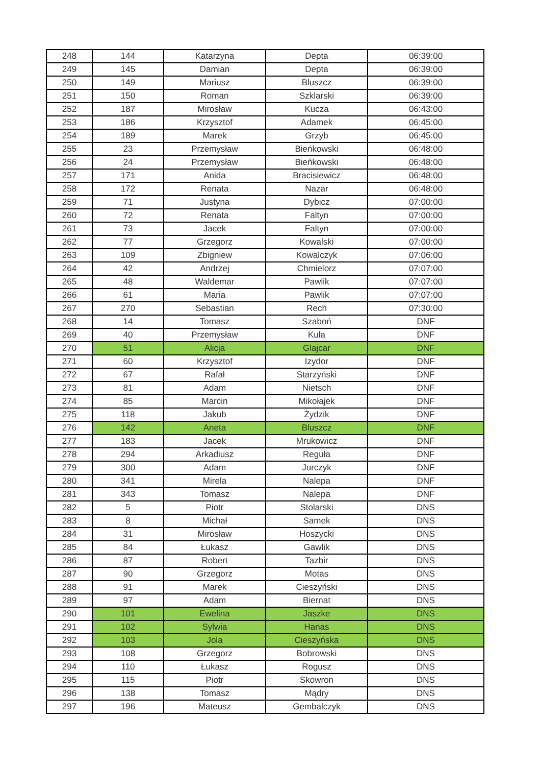| 248 | 144 | Katarzyna | Depta | 06:39:00 |
| 249 | 145 | Damian | Depta | 06:39:00 |
| 250 | 149 | Mariusz | Bluszcz | 06:39:00 |
| 251 | 150 | Roman | Szklarski | 06:39:00 |
| 252 | 187 | Mirosław | Kucza | 06:43:00 |
| 253 | 186 | Krzysztof | Adamek | 06:45:00 |
| 254 | 189 | Marek | Grzyb | 06:45:00 |
| 255 | 23 | Przemysław | Bieńkowski | 06:48:00 |
| 256 | 24 | Przemysław | Bieńkowski | 06:48:00 |
| 257 | 171 | Anida | Bracisiewicz | 06:48:00 |
| 258 | 172 | Renata | Nazar | 06:48:00 |
| 259 | 71 | Justyna | Dybicz | 07:00:00 |
| 260 | 72 | Renata | Faltyn | 07:00:00 |
| 261 | 73 | Jacek | Faltyn | 07:00:00 |
| 262 | 77 | Grzegorz | Kowalski | 07:00:00 |
| 263 | 109 | Zbigniew | Kowalczyk | 07:06:00 |
| 264 | 42 | Andrzej | Chmielorz | 07:07:00 |
| 265 | 48 | Waldemar | Pawlik | 07:07:00 |
| 266 | 61 | Maria | Pawlik | 07:07:00 |
| 267 | 270 | Sebastian | Rech | 07:30:00 |
| 268 | 14 | Tomasz | Szaboń | DNF |
| 269 | 40 | Przemysław | Kula | DNF |
| 270 | 51 | Alicja | Glajcar | DNF |
| 271 | 60 | Krzysztof | Izydor | DNF |
| 272 | 67 | Rafał | Starzyński | DNF |
| 273 | 81 | Adam | Nietsch | DNF |
| 274 | 85 | Marcin | Mikołajek | DNF |
| 275 | 118 | Jakub | Żydzik | DNF |
| 276 | 142 | Aneta | Bluszcz | DNF |
| 277 | 183 | Jacek | Mrukowicz | DNF |
| 278 | 294 | Arkadiusz | Reguła | DNF |
| 279 | 300 | Adam | Jurczyk | DNF |
| 280 | 341 | Mirela | Nalepa | DNF |
| 281 | 343 | Tomasz | Nalepa | DNF |
| 282 | 5 | Piotr | Stolarski | DNS |
| 283 | 8 | Michał | Samek | DNS |
| 284 | 31 | Mirosław | Hoszycki | DNS |
| 285 | 84 | Łukasz | Gawlik | DNS |
| 286 | 87 | Robert | Tazbir | DNS |
| 287 | 90 | Grzegorz | Motas | DNS |
| 288 | 91 | Marek | Cieszyński | DNS |
| 289 | 97 | Adam | Biernat | DNS |
| 290 | 101 | Ewelina | Jaszke | DNS |
| 291 | 102 | Sylwia | Hanas | DNS |
| 292 | 103 | Jola | Cieszyńska | DNS |
| 293 | 108 | Grzegorz | Bobrowski | DNS |
| 294 | 110 | Łukasz | Rogusz | DNS |
| 295 | 115 | Piotr | Skowron | DNS |
| 296 | 138 | Tomasz | Mądry | DNS |
| 297 | 196 | Mateusz | Gembalczyk | DNS |